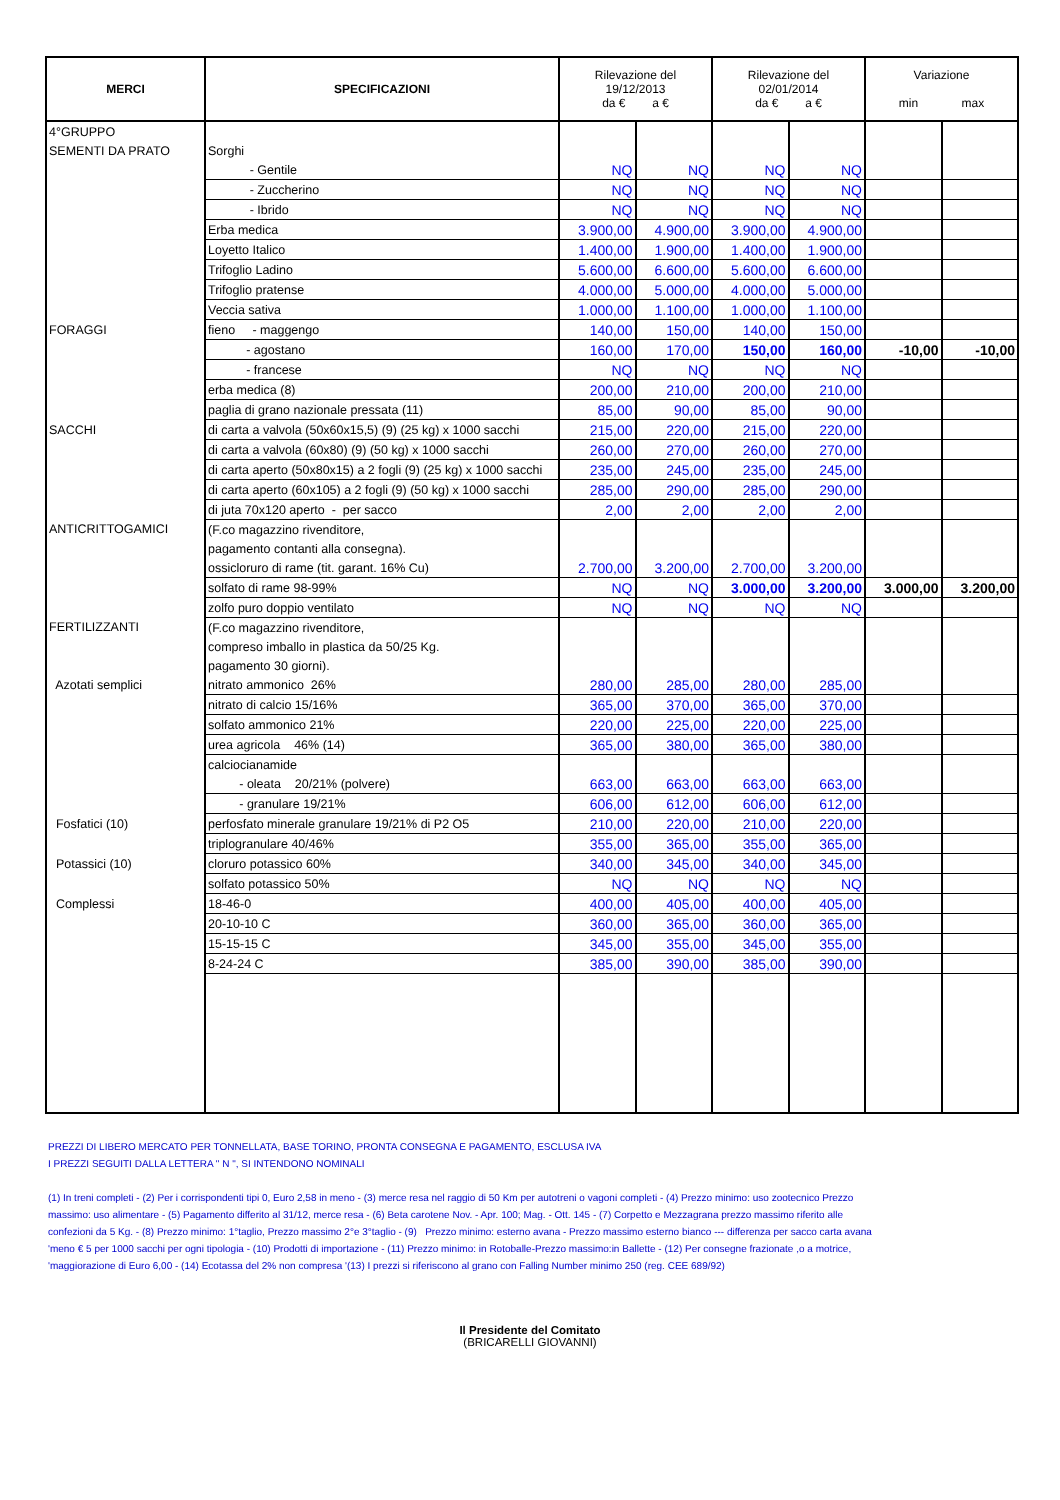| MERCI | SPECIFICAZIONI | Rilevazione del 19/12/2013 da € a € | | Rilevazione del 02/01/2014 da € a € | | Variazione min max | |
| --- | --- | --- | --- | --- | --- | --- | --- |
| 4°GRUPPO | | | | | | | |
| SEMENTI DA PRATO | Sorghi | | | | | | |
| | - Gentile | NQ | NQ | NQ | NQ | | |
| | - Zuccherino | NQ | NQ | NQ | NQ | | |
| | - Ibrido | NQ | NQ | NQ | NQ | | |
| | Erba medica | 3.900,00 | 4.900,00 | 3.900,00 | 4.900,00 | | |
| | Loyetto Italico | 1.400,00 | 1.900,00 | 1.400,00 | 1.900,00 | | |
| | Trifoglio Ladino | 5.600,00 | 6.600,00 | 5.600,00 | 6.600,00 | | |
| | Trifoglio pratense | 4.000,00 | 5.000,00 | 4.000,00 | 5.000,00 | | |
| | Veccia sativa | 1.000,00 | 1.100,00 | 1.000,00 | 1.100,00 | | |
| FORAGGI | fieno - maggengo | 140,00 | 150,00 | 140,00 | 150,00 | | |
| | - agostano | 160,00 | 170,00 | 150,00 | 160,00 | -10,00 | -10,00 |
| | - francese | NQ | NQ | NQ | NQ | | |
| | erba medica (8) | 200,00 | 210,00 | 200,00 | 210,00 | | |
| | paglia di grano nazionale pressata (11) | 85,00 | 90,00 | 85,00 | 90,00 | | |
| SACCHI | di carta a valvola (50x60x15,5) (9) (25 kg) x 1000 sacchi | 215,00 | 220,00 | 215,00 | 220,00 | | |
| | di carta a valvola (60x80) (9) (50 kg) x 1000 sacchi | 260,00 | 270,00 | 260,00 | 270,00 | | |
| | di carta aperto (50x80x15) a 2 fogli (9) (25 kg) x 1000 sacchi | 235,00 | 245,00 | 235,00 | 245,00 | | |
| | di carta aperto (60x105) a 2 fogli (9) (50 kg) x 1000 sacchi | 285,00 | 290,00 | 285,00 | 290,00 | | |
| | di juta 70x120 aperto - per sacco | 2,00 | 2,00 | 2,00 | 2,00 | | |
| ANTICRITTOGAMICI | (F.co magazzino rivenditore, | | | | | | |
| | pagamento contanti alla consegna). | | | | | | |
| | ossicloruro di rame (tit. garant. 16% Cu) | 2.700,00 | 3.200,00 | 2.700,00 | 3.200,00 | | |
| | solfato di rame 98-99% | NQ | NQ | 3.000,00 | 3.200,00 | 3.000,00 | 3.200,00 |
| | zolfo puro doppio ventilato | NQ | NQ | NQ | NQ | | |
| FERTILIZZANTI | (F.co magazzino rivenditore, | | | | | | |
| | compreso imballo in plastica da 50/25 Kg. | | | | | | |
| | pagamento 30 giorni). | | | | | | |
| Azotati semplici | nitrato ammonico 26% | 280,00 | 285,00 | 280,00 | 285,00 | | |
| | nitrato di calcio 15/16% | 365,00 | 370,00 | 365,00 | 370,00 | | |
| | solfato ammonico 21% | 220,00 | 225,00 | 220,00 | 225,00 | | |
| | urea agricola 46% (14) | 365,00 | 380,00 | 365,00 | 380,00 | | |
| | calciocianamide | | | | | | |
| | - oleata 20/21% (polvere) | 663,00 | 663,00 | 663,00 | 663,00 | | |
| | - granulare 19/21% | 606,00 | 612,00 | 606,00 | 612,00 | | |
| Fosfatici (10) | perfosfato minerale granulare 19/21% di P2 O5 | 210,00 | 220,00 | 210,00 | 220,00 | | |
| | triplogranulare 40/46% | 355,00 | 365,00 | 355,00 | 365,00 | | |
| Potassici (10) | cloruro potassico 60% | 340,00 | 345,00 | 340,00 | 345,00 | | |
| | solfato potassico 50% | NQ | NQ | NQ | NQ | | |
| Complessi | 18-46-0 | 400,00 | 405,00 | 400,00 | 405,00 | | |
| | 20-10-10 C | 360,00 | 365,00 | 360,00 | 365,00 | | |
| | 15-15-15 C | 345,00 | 355,00 | 345,00 | 355,00 | | |
| | 8-24-24 C | 385,00 | 390,00 | 385,00 | 390,00 | | |
PREZZI DI LIBERO MERCATO PER TONNELLATA, BASE TORINO, PRONTA CONSEGNA E PAGAMENTO, ESCLUSA IVA
I PREZZI SEGUITI DALLA LETTERA " N ", SI INTENDONO NOMINALI
(1) In treni completi - (2) Per i corrispondenti tipi 0, Euro 2,58 in meno - (3) merce resa nel raggio di 50 Km per autotreni o vagoni completi - (4) Prezzo minimo: uso zootecnico Prezzo massimo: uso alimentare - (5) Pagamento differito al 31/12, merce resa - (6) Beta carotene Nov. - Apr. 100; Mag. - Ott. 145 - (7) Corpetto e Mezzagrana prezzo massimo riferito alle confezioni da 5 Kg. - (8) Prezzo minimo: 1°taglio, Prezzo massimo 2°e 3°taglio - (9) Prezzo minimo: esterno avana - Prezzo massimo esterno bianco --- differenza per sacco carta avana 'meno € 5 per 1000 sacchi per ogni tipologia - (10) Prodotti di importazione - (11) Prezzo minimo: in Rotoballe-Prezzo massimo:in Ballette - (12) Per consegne frazionate ,o a motrice, 'maggiorazione di Euro 6,00 - (14) Ecotassa del 2% non compresa '(13) I prezzi si riferiscono al grano con Falling Number minimo 250 (reg. CEE 689/92)
Il Presidente del Comitato
(BRICARELLI GIOVANNI)